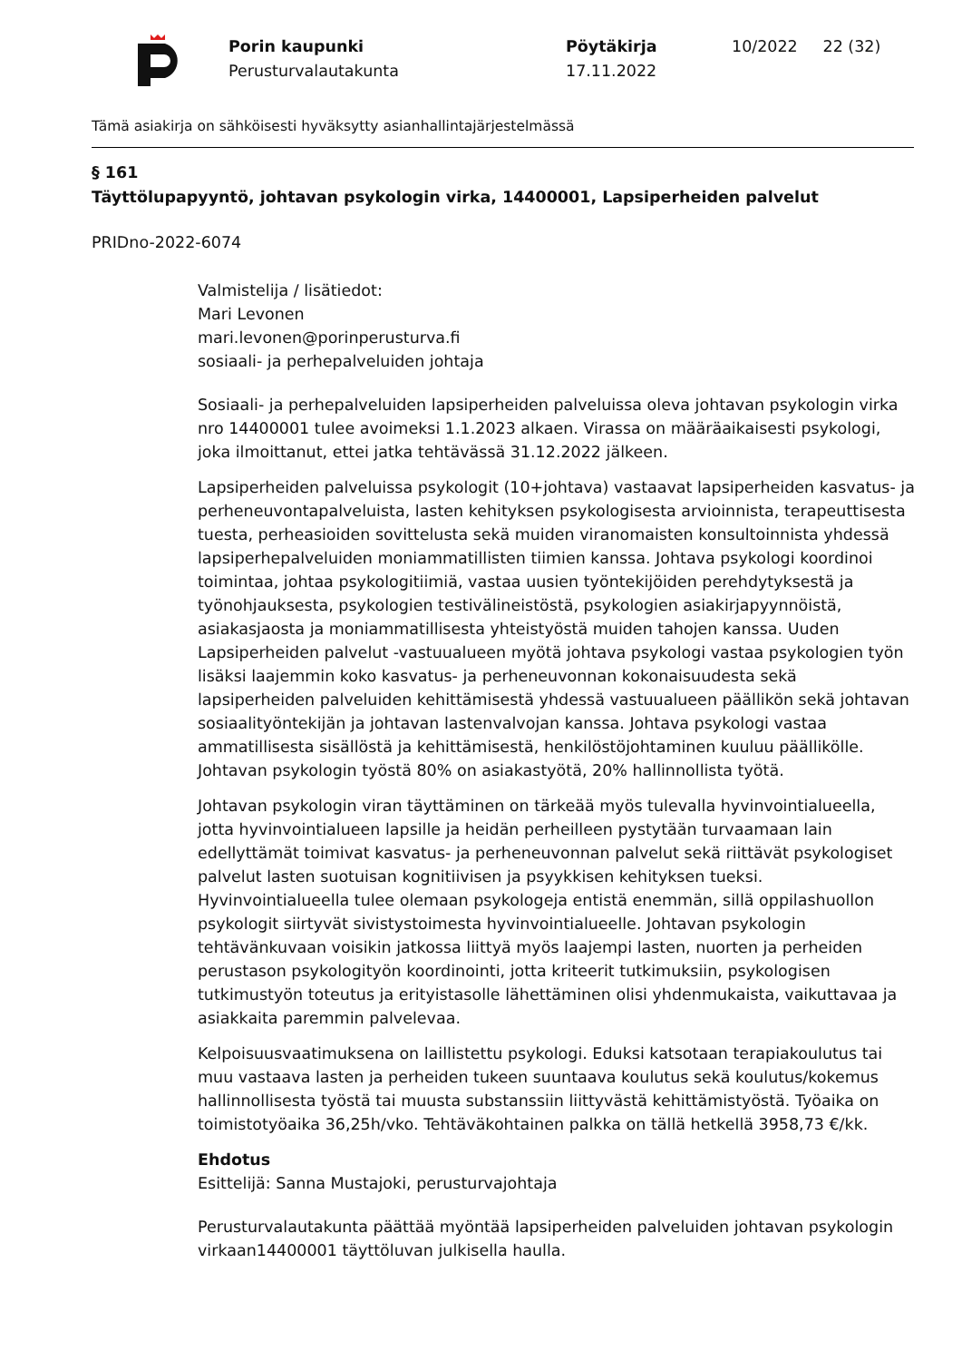Porin kaupunki
Perusturvalautakunta
Pöytäkirja
17.11.2022
10/2022 22 (32)
Tämä asiakirja on sähköisesti hyväksytty asianhallintajärjestelmässä
§ 161
Täyttölupapyyntö, johtavan psykologin virka, 14400001, Lapsiperheiden palvelut
PRIDno-2022-6074
Valmistelija / lisätiedot:
Mari Levonen
mari.levonen@porinperusturva.fi
sosiaali- ja perhepalveluiden johtaja
Sosiaali- ja perhepalveluiden lapsiperheiden palveluissa oleva johtavan psykologin virka nro 14400001 tulee avoimeksi 1.1.2023 alkaen. Virassa on määräaikaisesti psykologi, joka ilmoittanut, ettei jatka tehtävässä 31.12.2022 jälkeen.
Lapsiperheiden palveluissa psykologit (10+johtava) vastaavat lapsiperheiden kasvatus- ja perheneuvontapalveluista, lasten kehityksen psykologisesta arvioinnista, terapeuttisesta tuesta, perheasioiden sovittelusta sekä muiden viranomaisten konsultoinnista yhdessä lapsiperhepalveluiden moniammatillisten tiimien kanssa. Johtava psykologi koordinoi toimintaa, johtaa psykologitiimiä, vastaa uusien työntekijöiden perehdytyksestä ja työnohjauksesta, psykologien testivälineistöstä, psykologien asiakirjapyynnöistä, asiakasjaosta ja moniammatillisesta yhteistyöstä muiden tahojen kanssa. Uuden Lapsiperheiden palvelut -vastuualueen myötä johtava psykologi vastaa psykologien työn lisäksi laajemmin koko kasvatus- ja perheneuvonnan kokonaisuudesta sekä lapsiperheiden palveluiden kehittämisestä yhdessä vastuualueen päällikön sekä johtavan sosiaalityöntekijän ja johtavan lastenvalvojan kanssa. Johtava psykologi vastaa ammatillisesta sisällöstä ja kehittämisestä, henkilöstöjohtaminen kuuluu päällikölle. Johtavan psykologin työstä 80% on asiakastyötä, 20% hallinnollista työtä.
Johtavan psykologin viran täyttäminen on tärkeää myös tulevalla hyvinvointialueella, jotta hyvinvointialueen lapsille ja heidän perheilleen pystytään turvaamaan lain edellyttämät toimivat kasvatus- ja perheneuvonnan palvelut sekä riittävät psykologiset palvelut lasten suotuisan kognitiivisen ja psyykkisen kehityksen tueksi. Hyvinvointialueella tulee olemaan psykologeja entistä enemmän, sillä oppilashuollon psykologit siirtyvät sivistystoimesta hyvinvointialueelle. Johtavan psykologin tehtävänkuvaan voisikin jatkossa liittyä myös laajempi lasten, nuorten ja perheiden perustason psykologityön koordinointi, jotta kriteerit tutkimuksiin, psykologisen tutkimustyön toteutus ja erityistasolle lähettäminen olisi yhdenmukaista, vaikuttavaa ja asiakkaita paremmin palvelevaa.
Kelpoisuusvaatimuksena on laillistettu psykologi. Eduksi katsotaan terapiakoulutus tai muu vastaava lasten ja perheiden tukeen suuntaava koulutus sekä koulutus/kokemus hallinnollisesta työstä tai muusta substanssiin liittyvästä kehittämistyöstä. Työaika on toimistotyöaika 36,25h/vko. Tehtäväkohtainen palkka on tällä hetkellä 3958,73 €/kk.
Ehdotus
Esittelijä: Sanna Mustajoki, perusturvajohtaja
Perusturvalautakunta päättää myöntää lapsiperheiden palveluiden johtavan psykologin virkaan14400001 täyttöluvan julkisella haulla.